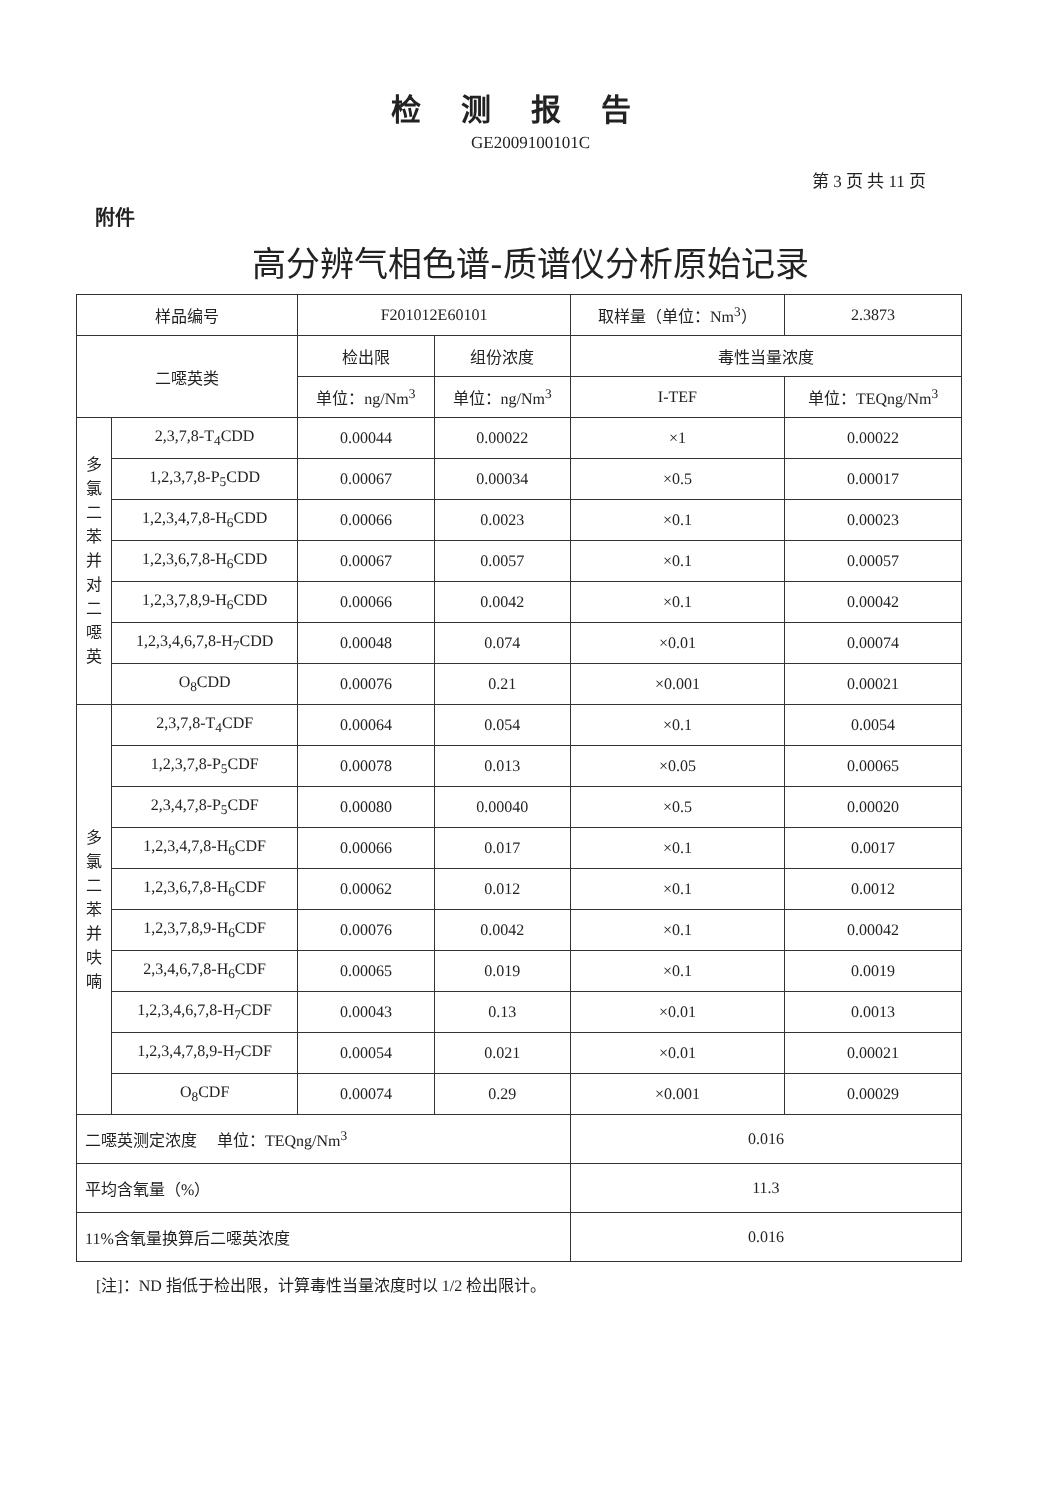检测报告
GE2009100101C
第 3 页 共 11 页
附件
高分辨气相色谱-质谱仪分析原始记录
| 样品编号 | | F201012E60101 | | 取样量（单位：Nm<sup>3</sup>） | | 2.3873 |
| 二噁英类 | | 检出限 | 组份浓度 | 毒性当量浓度 | | |
| | | 单位：ng/Nm<sup>3</sup> | 单位：ng/Nm<sup>3</sup> | I-TEF | 单位：TEQng/Nm<sup>3</sup> | |
| 多 氯 二 苯 并 对 二 噁 英 | 2,3,7,8-T<sub>4</sub>CDD | 0.00044 | 0.00022 | ×1 | 0.00022 | |
| | 1,2,3,7,8-P<sub>5</sub>CDD | 0.00067 | 0.00034 | ×0.5 | 0.00017 | |
| | 1,2,3,4,7,8-H<sub>6</sub>CDD | 0.00066 | 0.0023 | ×0.1 | 0.00023 | |
| | 1,2,3,6,7,8-H<sub>6</sub>CDD | 0.00067 | 0.0057 | ×0.1 | 0.00057 | |
| | 1,2,3,7,8,9-H<sub>6</sub>CDD | 0.00066 | 0.0042 | ×0.1 | 0.00042 | |
| | 1,2,3,4,6,7,8-H<sub>7</sub>CDD | 0.00048 | 0.074 | ×0.01 | 0.00074 | |
| | O<sub>8</sub>CDD | 0.00076 | 0.21 | ×0.001 | 0.00021 | |
| 多 氯 二 苯 并 呋 喃 | 2,3,7,8-T<sub>4</sub>CDF | 0.00064 | 0.054 | ×0.1 | 0.0054 | |
| | 1,2,3,7,8-P<sub>5</sub>CDF | 0.00078 | 0.013 | ×0.05 | 0.00065 | |
| | 2,3,4,7,8-P<sub>5</sub>CDF | 0.00080 | 0.00040 | ×0.5 | 0.00020 | |
| | 1,2,3,4,7,8-H<sub>6</sub>CDF | 0.00066 | 0.017 | ×0.1 | 0.0017 | |
| | 1,2,3,6,7,8-H<sub>6</sub>CDF | 0.00062 | 0.012 | ×0.1 | 0.0012 | |
| | 1,2,3,7,8,9-H<sub>6</sub>CDF | 0.00076 | 0.0042 | ×0.1 | 0.00042 | |
| | 2,3,4,6,7,8-H<sub>6</sub>CDF | 0.00065 | 0.019 | ×0.1 | 0.0019 | |
| | 1,2,3,4,6,7,8-H<sub>7</sub>CDF | 0.00043 | 0.13 | ×0.01 | 0.0013 | |
| | 1,2,3,4,7,8,9-H<sub>7</sub>CDF | 0.00054 | 0.021 | ×0.01 | 0.00021 | |
| | O<sub>8</sub>CDF | 0.00074 | 0.29 | ×0.001 | 0.00029 | |
| 二噁英测定浓度 单位：TEQng/Nm<sup>3</sup> | | | | 0.016 | | |
| 平均含氧量（%） | | | | 11.3 | | |
| 11%含氧量换算后二噁英浓度 | | | | 0.016 | | |
[注]：ND 指低于检出限，计算毒性当量浓度时以 1/2 检出限计。